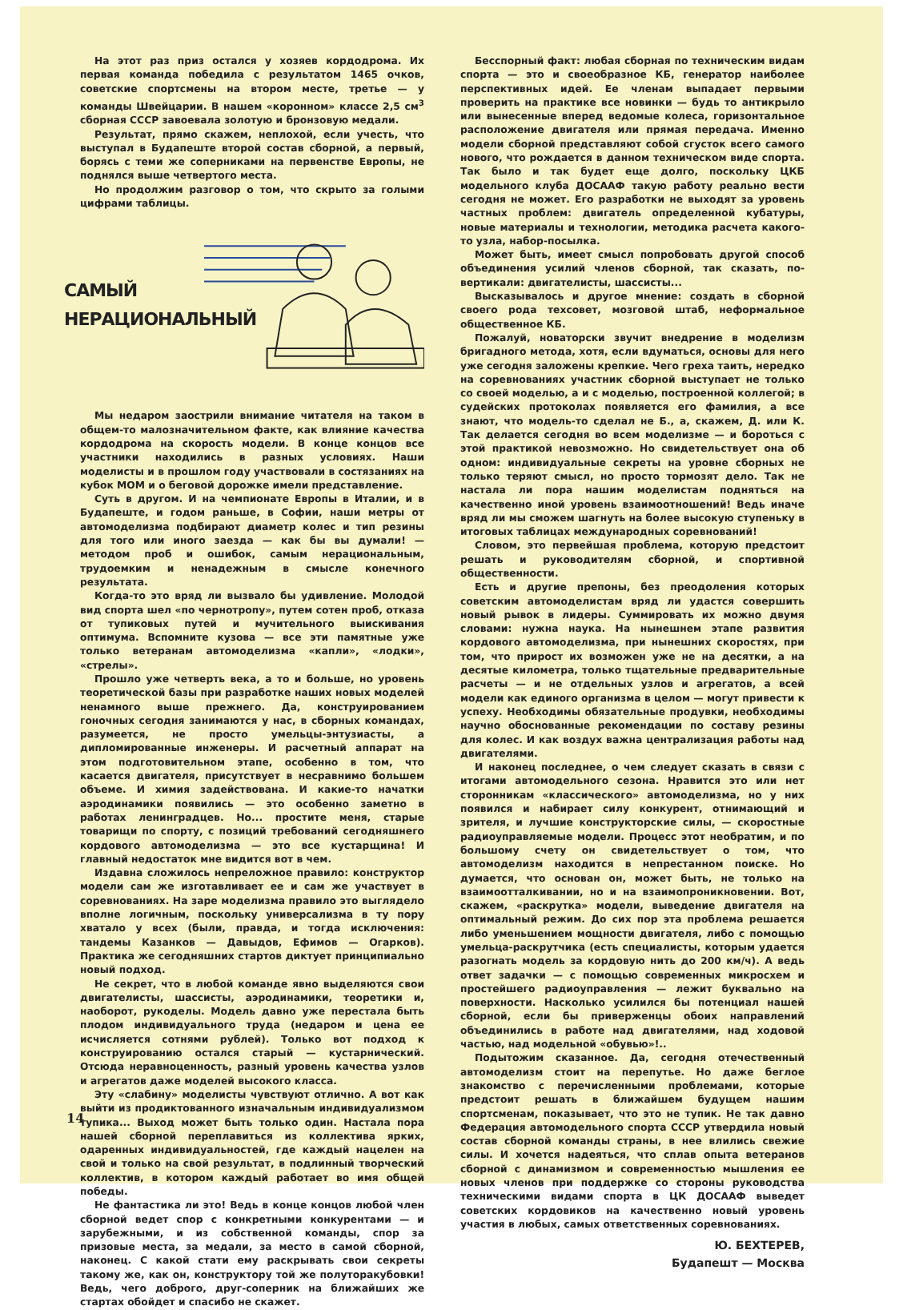На этот раз приз остался у хозяев кордодрома. Их первая команда победила с результатом 1465 очков, советские спортсмены на втором месте, третье — у команды Швейцарии. В нашем «коронном» классе 2,5 см<sup>3</sup> сборная СССР завоевала золотую и бронзовую медали.
Результат, прямо скажем, неплохой, если учесть, что выступал в Будапеште второй состав сборной, а первый, борясь с теми же соперниками на первенстве Европы, не поднялся выше четвертого места.
Но продолжим разговор о том, что скрыто за голыми цифрами таблицы.
САМЫЙ
НЕРАЦИОНАЛЬНЫЙ
Мы недаром заострили внимание читателя на таком в общем-то малозначительном факте, как влияние качества кордодрома на скорость модели. В конце концов все участники находились в разных условиях. Наши моделисты и в прошлом году участвовали в состязаниях на кубок МОМ и о беговой дорожке имели представление.
Суть в другом. И на чемпионате Европы в Италии, и в Будапеште, и годом раньше, в Софии, наши метры от автомоделизма подбирают диаметр колес и тип резины для того или иного заезда — как бы вы думали! — методом проб и ошибок, самым нерациональным, трудоемким и ненадежным в смысле конечного результата.
Когда-то это вряд ли вызвало бы удивление. Молодой вид спорта шел «по чернотропу», путем сотен проб, отказа от тупиковых путей и мучительного выискивания оптимума. Вспомните кузова — все эти памятные уже только ветеранам автомоделизма «капли», «лодки», «стрелы».
Прошло уже четверть века, а то и больше, но уровень теоретической базы при разработке наших новых моделей ненамного выше прежнего. Да, конструированием гоночных сегодня занимаются у нас, в сборных командах, разумеется, не просто умельцы-энтузиасты, а дипломированные инженеры. И расчетный аппарат на этом подготовительном этапе, особенно в том, что касается двигателя, присутствует в несравнимо большем объеме. И химия задействована. И какие-то начатки аэродинамики появились — это особенно заметно в работах ленинградцев. Но... простите меня, старые товарищи по спорту, с позиций требований сегодняшнего кордового автомоделизма — это все кустарщина! И главный недостаток мне видится вот в чем.
Издавна сложилось непреложное правило: конструктор модели сам же изготавливает ее и сам же участвует в соревнованиях. На заре моделизма правило это выглядело вполне логичным, поскольку универсализма в ту пору хватало у всех (были, правда, и тогда исключения: тандемы Казанков — Давыдов, Ефимов — Огарков). Практика же сегодняшних стартов диктует принципиально новый подход.
Не секрет, что в любой команде явно выделяются свои двигателисты, шассисты, аэродинамики, теоретики и, наоборот, рукоделы. Модель давно уже перестала быть плодом индивидуального труда (недаром и цена ее исчисляется сотнями рублей). Только вот подход к конструированию остался старый — кустарнический. Отсюда неравноценность, разный уровень качества узлов и агрегатов даже моделей высокого класса.
Эту «слабину» моделисты чувствуют отлично. А вот как выйти из продиктованного изначальным индивидуализмом тупика... Выход может быть только один. Настала пора нашей сборной переплавиться из коллектива ярких, одаренных индивидуальностей, где каждый нацелен на свой и только на свой результат, в подлинный творческий коллектив, в котором каждый работает во имя общей победы.
Не фантастика ли это! Ведь в конце концов любой член сборной ведет спор с конкретными конкурентами — и зарубежными, и из собственной команды, спор за призовые места, за медали, за место в самой сборной, наконец. С какой стати ему раскрывать свои секреты такому же, как он, конструктору той же полуторакубовки! Ведь, чего доброго, друг-соперник на ближайших же стартах обойдет и спасибо не скажет.
Бесспорный факт: любая сборная по техническим видам спорта — это и своеобразное КБ, генератор наиболее перспективных идей. Ее членам выпадает первыми проверить на практике все новинки — будь то антикрыло или вынесенные вперед ведомые колеса, горизонтальное расположение двигателя или прямая передача. Именно модели сборной представляют собой сгусток всего самого нового, что рождается в данном техническом виде спорта. Так было и так будет еще долго, поскольку ЦКБ модельного клуба ДОСААФ такую работу реально вести сегодня не может. Его разработки не выходят за уровень частных проблем: двигатель определенной кубатуры, новые материалы и технологии, методика расчета какого-то узла, набор-посылка.
Может быть, имеет смысл попробовать другой способ объединения усилий членов сборной, так сказать, по-вертикали: двигателисты, шассисты...
Высказывалось и другое мнение: создать в сборной своего рода техсовет, мозговой штаб, неформальное общественное КБ.
Пожалуй, новаторски звучит внедрение в моделизм бригадного метода, хотя, если вдуматься, основы для него уже сегодня заложены крепкие. Чего греха таить, нередко на соревнованиях участник сборной выступает не только со своей моделью, а и с моделью, построенной коллегой; в судейских протоколах появляется его фамилия, а все знают, что модель-то сделал не Б., а, скажем, Д. или К. Так делается сегодня во всем моделизме — и бороться с этой практикой невозможно. Но свидетельствует она об одном: индивидуальные секреты на уровне сборных не только теряют смысл, но просто тормозят дело. Так не настала ли пора нашим моделистам подняться на качественно иной уровень взаимоотношений! Ведь иначе вряд ли мы сможем шагнуть на более высокую ступеньку в итоговых таблицах международных соревнований!
Словом, это первейшая проблема, которую предстоит решать и руководителям сборной, и спортивной общественности.
Есть и другие препоны, без преодоления которых советским автомоделистам вряд ли удастся совершить новый рывок в лидеры. Суммировать их можно двумя словами: нужна наука. На нынешнем этапе развития кордового автомоделизма, при нынешних скоростях, при том, что прирост их возможен уже не на десятки, а на десятые километра, только тщательные предварительные расчеты — и не отдельных узлов и агрегатов, а всей модели как единого организма в целом — могут привести к успеху. Необходимы обязательные продувки, необходимы научно обоснованные рекомендации по составу резины для колес. И как воздух важна централизация работы над двигателями.
И наконец последнее, о чем следует сказать в связи с итогами автомодельного сезона. Нравится это или нет сторонникам «классического» автомоделизма, но у них появился и набирает силу конкурент, отнимающий и зрителя, и лучшие конструкторские силы, — скоростные радиоуправляемые модели. Процесс этот необратим, и по большому счету он свидетельствует о том, что автомоделизм находится в непрестанном поиске. Но думается, что основан он, может быть, не только на взаимоотталкивании, но и на взаимопроникновении. Вот, скажем, «раскрутка» модели, выведение двигателя на оптимальный режим. До сих пор эта проблема решается либо уменьшением мощности двигателя, либо с помощью умельца-раскрутчика (есть специалисты, которым удается разогнать модель за кордовую нить до 200 км/ч). А ведь ответ задачки — с помощью современных микросхем и простейшего радиоуправления — лежит буквально на поверхности. Насколько усилился бы потенциал нашей сборной, если бы приверженцы обоих направлений объединились в работе над двигателями, над ходовой частью, над модельной «обувью»!..
Подытожим сказанное. Да, сегодня отечественный автомоделизм стоит на перепутье. Но даже беглое знакомство с перечисленными проблемами, которые предстоит решать в ближайшем будущем нашим спортсменам, показывает, что это не тупик. Не так давно Федерация автомодельного спорта СССР утвердила новый состав сборной команды страны, в нее влились свежие силы. И хочется надеяться, что сплав опыта ветеранов сборной с динамизмом и современностью мышления ее новых членов при поддержке со стороны руководства техническими видами спорта в ЦК ДОСААФ выведет советских кордовиков на качественно новый уровень участия в любых, самых ответственных соревнованиях.
Ю. БЕХТЕРЕВ,
Будапешт — Москва
14